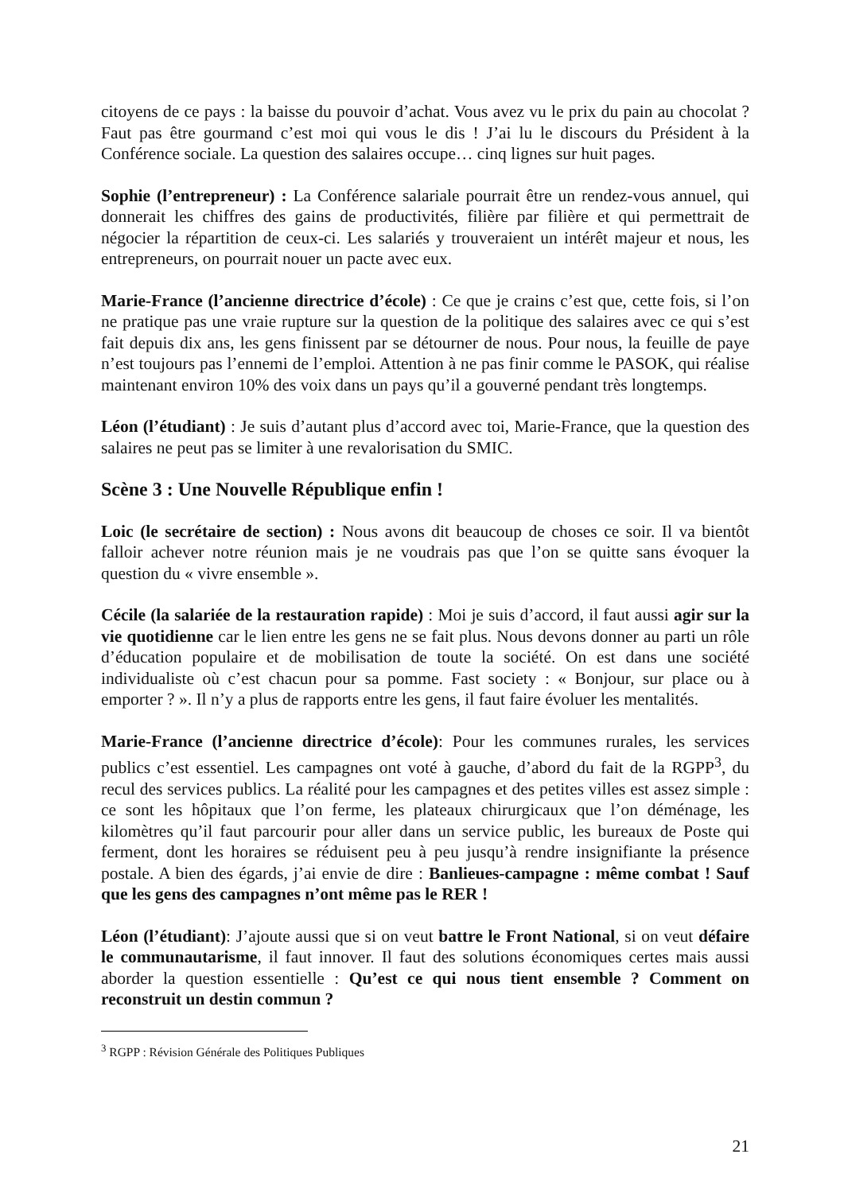citoyens de ce pays : la baisse du pouvoir d’achat. Vous avez vu le prix du pain au chocolat ? Faut pas être gourmand c’est moi qui vous le dis ! J’ai lu le discours du Président à la Conférence sociale. La question des salaires occupe… cinq lignes sur huit pages.
Sophie (l’entrepreneur) : La Conférence salariale pourrait être un rendez-vous annuel, qui donnerait les chiffres des gains de productivités, filière par filière et qui permettrait de négocier la répartition de ceux-ci. Les salariés y trouveraient un intérêt majeur et nous, les entrepreneurs, on pourrait nouer un pacte avec eux.
Marie-France (l’ancienne directrice d’école) : Ce que je crains c’est que, cette fois, si l’on ne pratique pas une vraie rupture sur la question de la politique des salaires avec ce qui s’est fait depuis dix ans, les gens finissent par se détourner de nous. Pour nous, la feuille de paye n’est toujours pas l’ennemi de l’emploi. Attention à ne pas finir comme le PASOK, qui réalise maintenant environ 10% des voix dans un pays qu’il a gouverné pendant très longtemps.
Léon (l’étudiant) : Je suis d’autant plus d’accord avec toi, Marie-France, que la question des salaires ne peut pas se limiter à une revalorisation du SMIC.
Scène 3 : Une Nouvelle République enfin !
Loic (le secrétaire de section) : Nous avons dit beaucoup de choses ce soir. Il va bientôt falloir achever notre réunion mais je ne voudrais pas que l’on se quitte sans évoquer la question du « vivre ensemble ».
Cécile (la salariée de la restauration rapide) : Moi je suis d’accord, il faut aussi agir sur la vie quotidienne car le lien entre les gens ne se fait plus. Nous devons donner au parti un rôle d’éducation populaire et de mobilisation de toute la société. On est dans une société individualiste où c’est chacun pour sa pomme. Fast society : « Bonjour, sur place ou à emporter ? ». Il n’y a plus de rapports entre les gens, il faut faire évoluer les mentalités.
Marie-France (l’ancienne directrice d’école): Pour les communes rurales, les services publics c’est essentiel. Les campagnes ont voté à gauche, d’abord du fait de la RGPP<sup>3</sup>, du recul des services publics. La réalité pour les campagnes et des petites villes est assez simple : ce sont les hôpitaux que l’on ferme, les plateaux chirurgicaux que l’on déménage, les kilomètres qu’il faut parcourir pour aller dans un service public, les bureaux de Poste qui ferment, dont les horaires se réduisent peu à peu jusqu’à rendre insignifiante la présence postale. A bien des égards, j’ai envie de dire : Banlieues-campagne : même combat ! Sauf que les gens des campagnes n’ont même pas le RER !
Léon (l’étudiant): J’ajoute aussi que si on veut battre le Front National, si on veut défaire le communautarisme, il faut innover. Il faut des solutions économiques certes mais aussi aborder la question essentielle : Qu’est ce qui nous tient ensemble ? Comment on reconstruit un destin commun ?
<sup>3</sup> RGPP : Révision Générale des Politiques Publiques
21